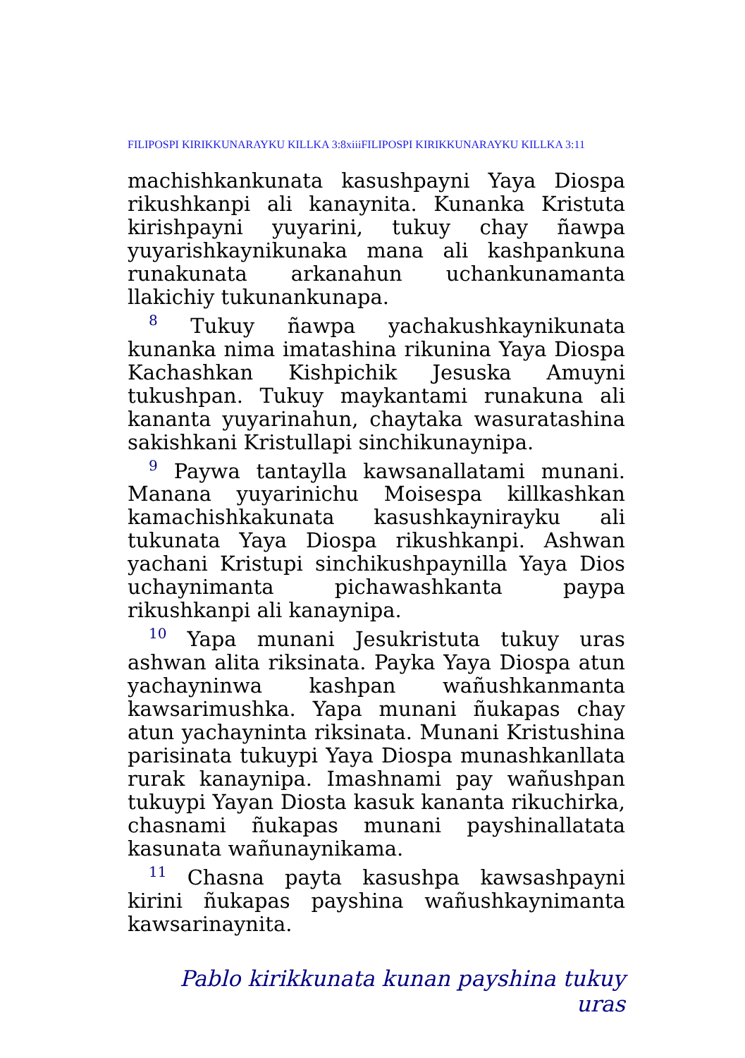FILIPOSPI KIRIKKUNARAYKU KILLKA 3:8xiiiFILIPOSPI KIRIKKUNARAYKU KILLKA 3:11
machishkankunata kasushpayni Yaya Diospa rikushkanpi ali kanaynita. Kunanka Kristuta kirishpayni yuyarini, tukuy chay ñawpa yuyarishkaynikunaka mana ali kashpankuna runakunata arkanahun uchankunamanta llakichiy tukunankunapa.
<sup>8</sup> Tukuy ñawpa yachakushkaynikunata kunanka nima imatashina rikunina Yaya Diospa Kachashkan Kishpichik Jesuska Amuyni tukushpan. Tukuy maykantami runakuna ali kananta yuyarinahun, chaytaka wasuratashina sakishkani Kristullapi sinchikunaynipa.
<sup>9</sup> Paywa tantaylla kawsanallatami munani. Manana yuyarinichu Moisespa killkashkan kamachishkakunata kasushkaynirayku ali tukunata Yaya Diospa rikushkanpi. Ashwan yachani Kristupi sinchikushpaynilla Yaya Dios uchaynimanta pichawashkanta paypa rikushkanpi ali kanaynipa.
<sup>10</sup> Yapa munani Jesukristuta tukuy uras ashwan alita riksinata. Payka Yaya Diospa atun yachayn­inwa kashpan wañushkanmanta kawsarimushka. Yapa munani ñukapas chay atun yachayninta riksi­nata. Munani Kristushina parisinata tukuypi Yaya Diospa munashkanllata rurak kanaynipa. Imashnami pay wañushpan tukuypi Yayan Diosta kasuk kananta rikuchirka, chasnami ñukapas mu­nani payshinallatata kasunata wañunaynikama.
<sup>11</sup> Chasna payta kasushpa kawsashpayni kirini ñukapas payshina wañushkaynimanta kawsarinaynita.
Pablo kirikkunata kunan payshina tukuy uras